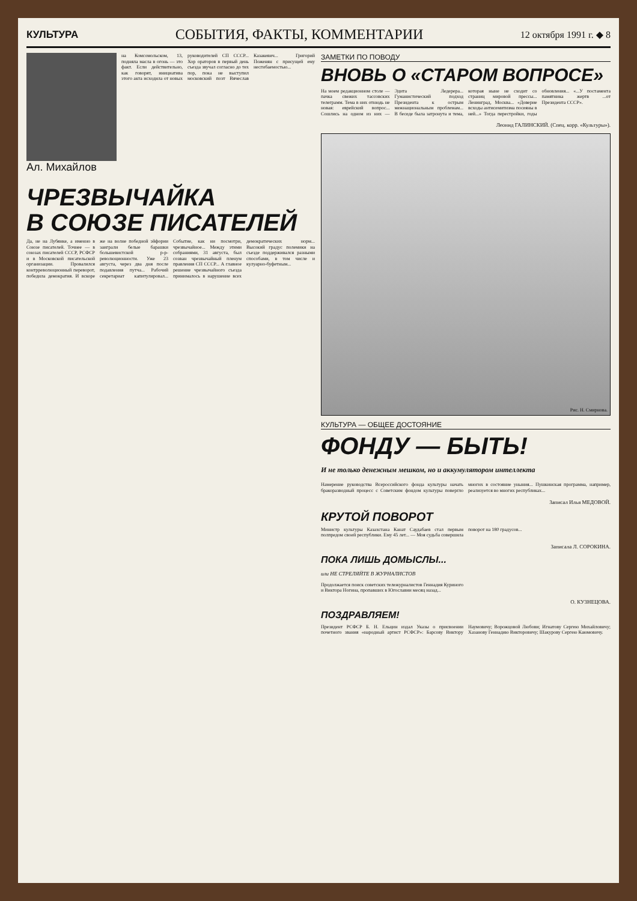КУЛЬТУРА СОБЫТИЯ, ФАКТЫ, КОММЕНТАРИИ 12 октября 1991 г. ◆ 8
на Комсомольском, 13, подняла масла в огонь — это факт. Если действительно, как говорят, инициатива этого акта исходила от новых руководителей СП СССР... Хор ораторов в первый день съезда звучал согласно до тех пор, пока не выступил московский поэт Вячеслав Казакевич... Григорий Поженян с присущей ему несгибаемостью...
Ал. Михайлов
ЧРЕЗВЫЧАЙКА
В СОЮЗЕ ПИСАТЕЛЕЙ
Да, не на Лубянке, а именно в Союзе писателей. Точнее — в союзах писателей СССР, РСФСР и в Московской писательской организации. Провалился контрреволюционный переворот, победила демократия. И вскоре же на волне победной эйфории заиграли белые барашки большевистской р-р-революционности. Уже 23 августа, через два дня после подавления путча... Рабочий секретариат капитулировал... Событие, как ни посмотри, чрезвычайное... Между этими собраниями, 31 августа, был созван чрезвычайный пленум правления СП СССР... А главное решение чрезвычайного съезда принималось в нарушение всех демократических норм... Высокий градус полемики на съезде поддерживался разными способами, в том числе и кулуарно-буфетным...
ЗАМЕТКИ ПО ПОВОДУ
ВНОВЬ О «СТАРОМ ВОПРОСЕ»
На моем редакционном столе — пачка свежих тассовских телеграмм. Тема в них отнюдь не новая: еврейский вопрос... Сошлись на одном из них — Эдита Ледерера... Гуманистический подход Президента к острым межнациональным проблемам... В беседе была затронута и тема, которая ныне не сходит со страниц мировой прессы... Ленинград, Москва... «Доверие всходы антисемитизма посеяны в ней...» Тогда перестройки, годы обновления... «...У постамента памятника жертв ...от Президента СССР».
Леонид ГАЛИНСКИЙ. (Спец. корр. «Культуры»).
Рис. Н. Смирнова.
КУЛЬТУРА — ОБЩЕЕ ДОСТОЯНИЕ
ФОНДУ — БЫТЬ!
И не только денежным мешком, но и аккумулятором интеллекта
Намерение руководства Всероссийского фонда культуры начать бракоразводный процесс с Советским фондом культуры повергло многих в состояние уныния... Пушкинская программа, например, реализуется во многих республиках...
Записал Илья МЕДОВОЙ.
КРУТОЙ ПОВОРОТ
Министр культуры Казахстана Канат Саудабаев стал первым полпредом своей республики. Ему 45 лет... — Моя судьба совершила поворот на 180 градусов...
Записала Л. СОРОКИНА.
ПОКА ЛИШЬ ДОМЫСЛЫ...
или НЕ СТРЕЛЯЙТЕ В ЖУРНАЛИСТОВ
Продолжается поиск советских тележурналистов Геннадия Куриного и Виктора Ногина, пропавших в Югославии месяц назад...
О. КУЗНЕЦОВА.
ПОЗДРАВЛЯЕМ!
Президент РСФСР Б. Н. Ельцин издал Указы о присвоении почетного звания «народный артист РСФСР»: Барсову Виктору Наумовичу; Ворожцовой Любови; Игнатову Сергею Михайловичу; Хазанову Геннадию Викторовичу; Шакурову Сергею Каюмовичу.